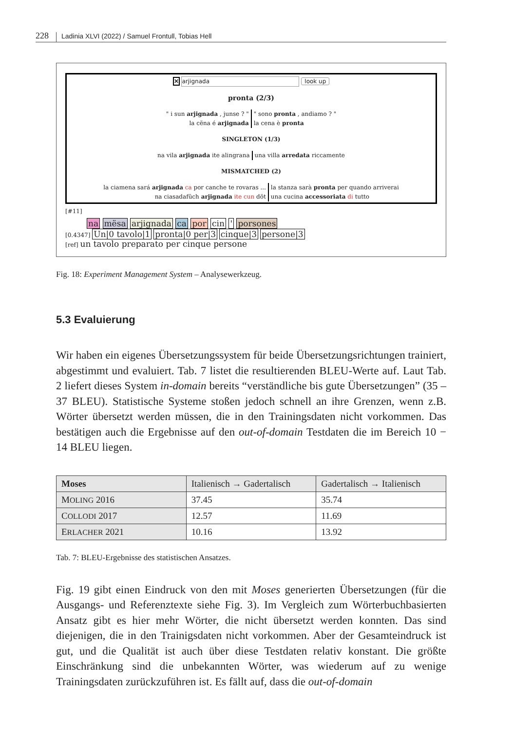228 Ladinia XLVI (2022) / Samuel Frontull, Tobias Hell
✕ arjignada look up
pronta (2/3)
" i sun arjignada , junse ? "
la cëna é arjignada
" sono pronta , andiamo ? "
la cena è pronta
SINGLETON (1/3)
na vila arjignada ite alingrana
una villa arredata riccamente
MISMATCHED (2)
la ciamena sará arjignada ca por canche te rovaras ...
na ciasadafüch arjignada ite cun döt
la stanza sarà pronta per quando arriverai
una cucina accessoriata di tutto
[#11]
na mësa arjignada ca por cin ' porsones
[0.4347] Un|0 tavolo|1 pronta|0 per|3 cinque|3 persone|3
[ref] un tavolo preparato per cinque persone
Fig. 18: Experiment Management System – Analysewerkzeug.
5.3 Evaluierung
Wir haben ein eigenes Übersetzungssystem für beide Übersetzungsrichtungen trainiert, abgestimmt und evaluiert. Tab. 7 listet die resultierenden BLEU-Werte auf. Laut Tab. 2 liefert dieses System in-domain bereits “verständliche bis gute Übersetzungen” (35 – 37 BLEU). Statistische Systeme stoßen jedoch schnell an ihre Grenzen, wenn z.B. Wörter übersetzt werden müssen, die in den Trainingsdaten nicht vorkommen. Das bestätigen auch die Ergebnisse auf den out-of-domain Testdaten die im Bereich 10 − 14 BLEU liegen.
| Moses | Italienisch → Gadertalisch | Gadertalisch → Italienisch |
| --- | --- | --- |
| M OLING 2016 | 37.45 | 35.74 |
| C OLLODI 2017 | 12.57 | 11.69 |
| E RLACHER 2021 | 10.16 | 13.92 |
Tab. 7: BLEU-Ergebnisse des statistischen Ansatzes.
Fig. 19 gibt einen Eindruck von den mit Moses generierten Übersetzungen (für die Ausgangs- und Referenztexte siehe Fig. 3). Im Vergleich zum Wörterbuchbasierten Ansatz gibt es hier mehr Wörter, die nicht übersetzt werden konnten. Das sind diejenigen, die in den Trainigsdaten nicht vorkommen. Aber der Gesamteindruck ist gut, und die Qualität ist auch über diese Testdaten relativ konstant. Die größte Einschränkung sind die unbekannten Wörter, was wiederum auf zu wenige Trainingsdaten zurückzuführen ist. Es fällt auf, dass die out-of-domain